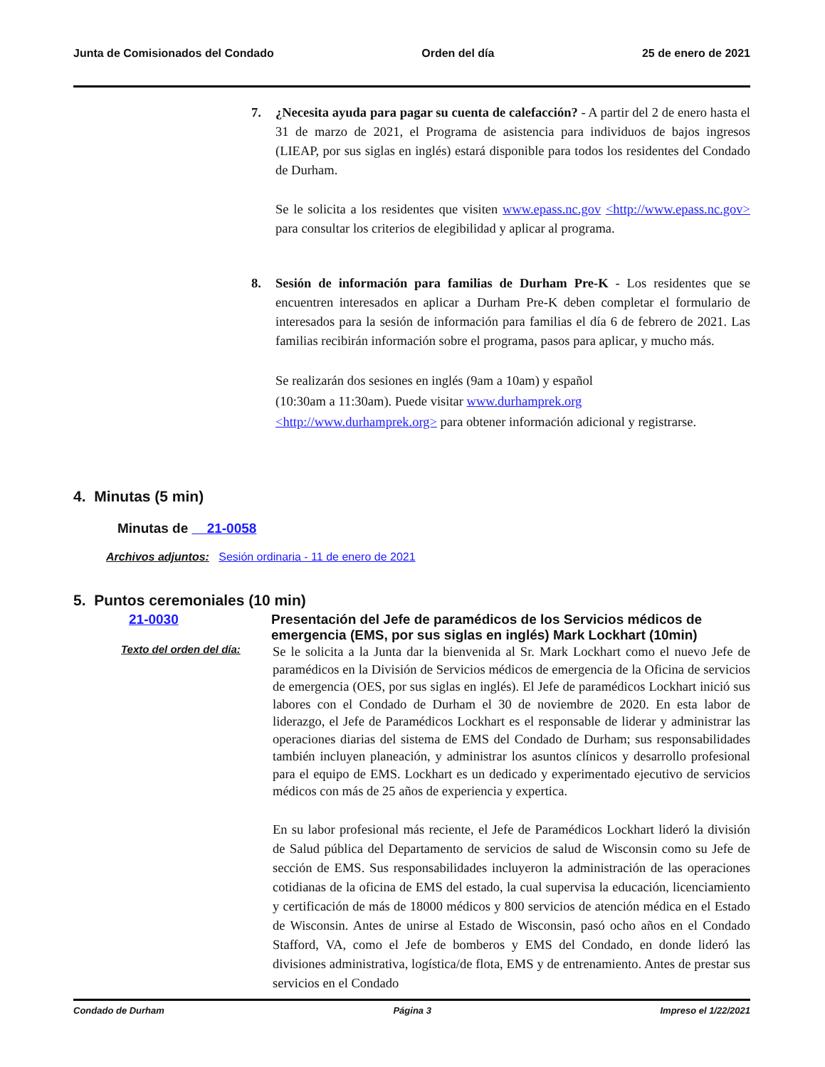Junta de Comisionados del Condado Orden del día 25 de enero de 2021
7. ¿Necesita ayuda para pagar su cuenta de calefacción? - A partir del 2 de enero hasta el 31 de marzo de 2021, el Programa de asistencia para individuos de bajos ingresos (LIEAP, por sus siglas en inglés) estará disponible para todos los residentes del Condado de Durham.
Se le solicita a los residentes que visiten www.epass.nc.gov <http://www.epass.nc.gov> para consultar los criterios de elegibilidad y aplicar al programa.
8. Sesión de información para familias de Durham Pre-K - Los residentes que se encuentren interesados en aplicar a Durham Pre-K deben completar el formulario de interesados para la sesión de información para familias el día 6 de febrero de 2021. Las familias recibirán información sobre el programa, pasos para aplicar, y mucho más.
Se realizarán dos sesiones en inglés (9am a 10am) y español
(10:30am a 11:30am). Puede visitar www.durhamprek.org
<http://www.durhamprek.org> para obtener información adicional y registrarse.
4. Minutas (5 min)
Minutas de 21-0058
Archivos adjuntos: Sesión ordinaria - 11 de enero de 2021
5. Puntos ceremoniales (10 min)
21-0030 Presentación del Jefe de paramédicos de los Servicios médicos de emergencia (EMS, por sus siglas en inglés) Mark Lockhart (10min)
Texto del orden del día:
Se le solicita a la Junta dar la bienvenida al Sr. Mark Lockhart como el nuevo Jefe de paramédicos en la División de Servicios médicos de emergencia de la Oficina de servicios de emergencia (OES, por sus siglas en inglés). El Jefe de paramédicos Lockhart inició sus labores con el Condado de Durham el 30 de noviembre de 2020. En esta labor de liderazgo, el Jefe de Paramédicos Lockhart es el responsable de liderar y administrar las operaciones diarias del sistema de EMS del Condado de Durham; sus responsabilidades también incluyen planeación, y administrar los asuntos clínicos y desarrollo profesional para el equipo de EMS. Lockhart es un dedicado y experimentado ejecutivo de servicios médicos con más de 25 años de experiencia y expertica.
En su labor profesional más reciente, el Jefe de Paramédicos Lockhart lideró la división de Salud pública del Departamento de servicios de salud de Wisconsin como su Jefe de sección de EMS. Sus responsabilidades incluyeron la administración de las operaciones cotidianas de la oficina de EMS del estado, la cual supervisa la educación, licenciamiento y certificación de más de 18000 médicos y 800 servicios de atención médica en el Estado de Wisconsin. Antes de unirse al Estado de Wisconsin, pasó ocho años en el Condado Stafford, VA, como el Jefe de bomberos y EMS del Condado, en donde lideró las divisiones administrativa, logística/de flota, EMS y de entrenamiento. Antes de prestar sus servicios en el Condado
Condado de Durham Página 3 Impreso el 1/22/2021